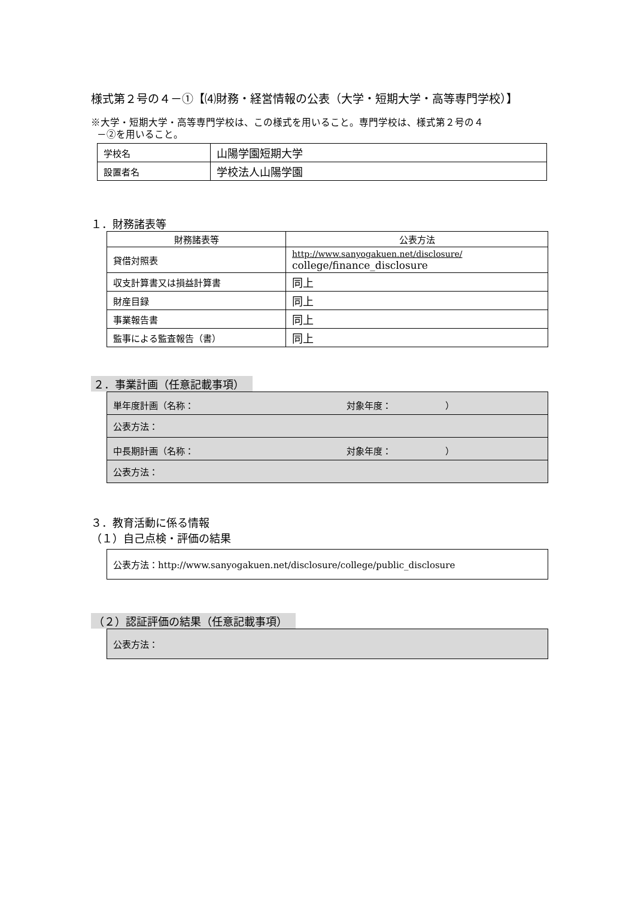様式第２号の４－①【⑷財務・経営情報の公表（大学・短期大学・高等専門学校）】
※大学・短期大学・高等専門学校は、この様式を用いること。専門学校は、様式第２号の４
－②を用いること。
| 学校名 | 山陽学園短期大学 |
| 設置者名 | 学校法人山陽学園 |
１．財務諸表等
| 財務諸表等 | 公表方法 |
| --- | --- |
| 貸借対照表 | http://www.sanyogakuen.net/disclosure/ college/finance_disclosure |
| 収支計算書又は損益計算書 | 同上 |
| 財産目録 | 同上 |
| 事業報告書 | 同上 |
| 監事による監査報告（書） | 同上 |
２．事業計画（任意記載事項）
| 単年度計画（名称： 対象年度： ） |
| 公表方法： |
| 中長期計画（名称： 対象年度： ） |
| 公表方法： |
３．教育活動に係る情報
（１）自己点検・評価の結果
公表方法：http://www.sanyogakuen.net/disclosure/college/public_disclosure
（２）認証評価の結果（任意記載事項）
公表方法：